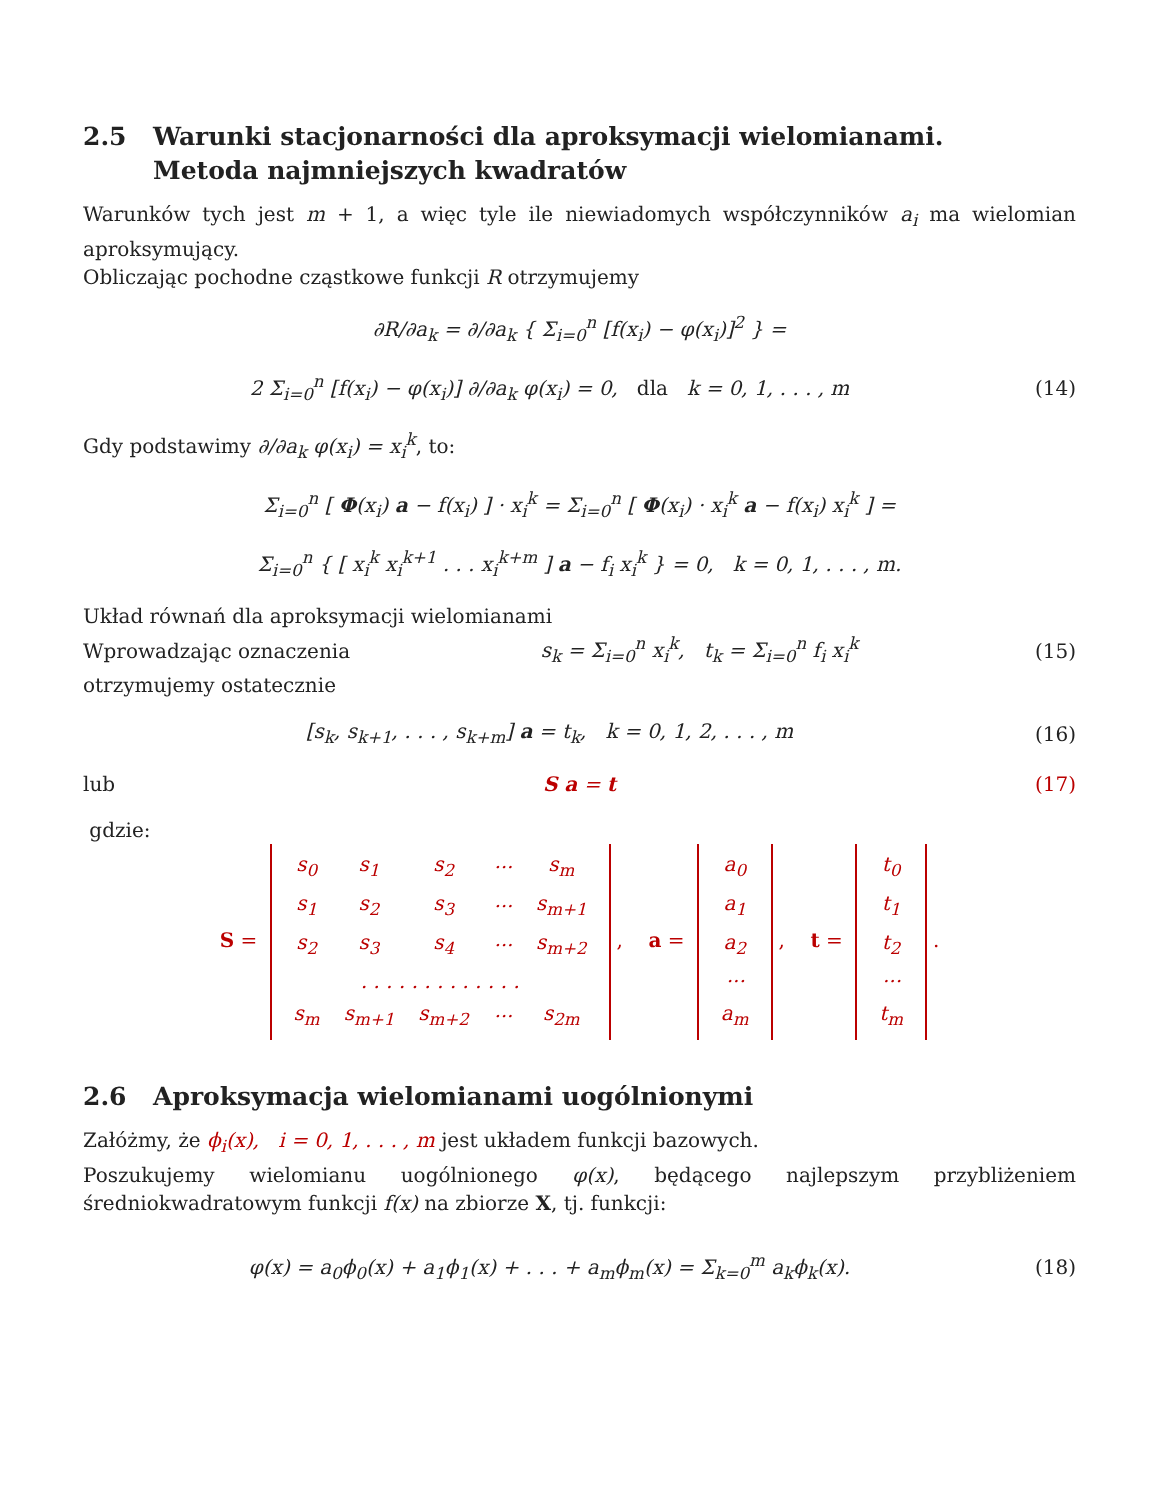2.5 Warunki stacjonarności dla aproksymacji wielomianami.
Metoda najmniejszych kwadratów
Warunków tych jest m + 1, a więc tyle ile niewiadomych współczynników a<sub>i</sub> ma wielomian aproksymujący.
Obliczając pochodne cząstkowe funkcji R otrzymujemy
∂R/∂a<sub>k</sub> = ∂/∂a<sub>k</sub> { Σ<sub>i=0</sub><sup>n</sup> [f(x<sub>i</sub>) − φ(x<sub>i</sub>)]<sup>2</sup> } =
2 Σ<sub>i=0</sub><sup>n</sup> [f(x<sub>i</sub>) − φ(x<sub>i</sub>)] ∂/∂a<sub>k</sub> φ(x<sub>i</sub>) = 0, dla k = 0, 1, . . . , m
(14)
Gdy podstawimy ∂/∂a<sub>k</sub> φ(x<sub>i</sub>) = x<sub>i</sub><sup>k</sup>, to:
Σ<sub>i=0</sub><sup>n</sup> [ Φ(x<sub>i</sub>) a − f(x<sub>i</sub>) ] · x<sub>i</sub><sup>k</sup> = Σ<sub>i=0</sub><sup>n</sup> [ Φ(x<sub>i</sub>) · x<sub>i</sub><sup>k</sup> a − f(x<sub>i</sub>) x<sub>i</sub><sup>k</sup> ] =
Σ<sub>i=0</sub><sup>n</sup> { [ x<sub>i</sub><sup>k</sup> x<sub>i</sub><sup>k+1</sup> . . . x<sub>i</sub><sup>k+m</sup> ] a − f<sub>i</sub> x<sub>i</sub><sup>k</sup> } = 0, k = 0, 1, . . . , m.
Układ równań dla aproksymacji wielomianami
Wprowadzając oznaczenia
s<sub>k</sub> = Σ<sub>i=0</sub><sup>n</sup> x<sub>i</sub><sup>k</sup>, t<sub>k</sub> = Σ<sub>i=0</sub><sup>n</sup> f<sub>i</sub> x<sub>i</sub><sup>k</sup>
(15)
otrzymujemy ostatecznie
[s<sub>k</sub>, s<sub>k+1</sub>, . . . , s<sub>k+m</sub>] a = t<sub>k</sub>, k = 0, 1, 2, . . . , m
(16)
lub S a = t (17)
gdzie:
S =
| s<sub>0</sub> | s<sub>1</sub> | s<sub>2</sub> | ··· | s<sub>m</sub> |
| s<sub>1</sub> | s<sub>2</sub> | s<sub>3</sub> | ··· | s<sub>m+1</sub> |
| s<sub>2</sub> | s<sub>3</sub> | s<sub>4</sub> | ··· | s<sub>m+2</sub> |
| . . . . . . . . . . . . . | | | | |
| s<sub>m</sub> | s<sub>m+1</sub> | s<sub>m+2</sub> | ··· | s<sub>2m</sub> |
, a =
| a<sub>0</sub> |
| a<sub>1</sub> |
| a<sub>2</sub> |
| ··· |
| a<sub>m</sub> |
, t =
| t<sub>0</sub> |
| t<sub>1</sub> |
| t<sub>2</sub> |
| ··· |
| t<sub>m</sub> |
.
2.6 Aproksymacja wielomianami uogólnionymi
Załóżmy, że ϕ<sub>i</sub>(x), i = 0, 1, . . . , m jest układem funkcji bazowych.
Poszukujemy wielomianu uogólnionego φ(x), będącego najlepszym przybliżeniem średniokwadratowym funkcji f(x) na zbiorze X, tj. funkcji:
φ(x) = a<sub>0</sub>ϕ<sub>0</sub>(x) + a<sub>1</sub>ϕ<sub>1</sub>(x) + . . . + a<sub>m</sub>ϕ<sub>m</sub>(x) = Σ<sub>k=0</sub><sup>m</sup> a<sub>k</sub>ϕ<sub>k</sub>(x).
(18)